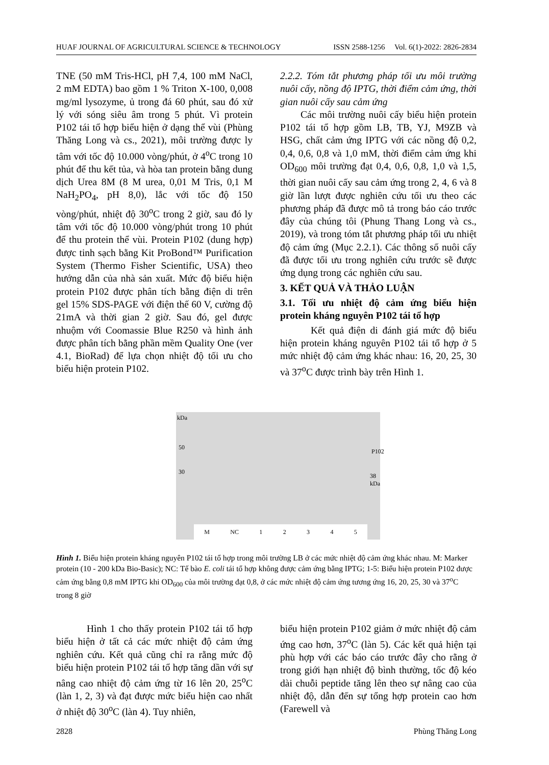HUAF JOURNAL OF AGRICULTURAL SCIENCE & TECHNOLOGY ISSN 2588-1256 Vol. 6(1)-2022: 2826-2834
TNE (50 mM Tris-HCl, pH 7,4, 100 mM NaCl, 2 mM EDTA) bao gồm 1 % Triton X-100, 0,008 mg/ml lysozyme, ủ trong đá 60 phút, sau đó xử lý với sóng siêu âm trong 5 phút. Vì protein P102 tái tổ hợp biểu hiện ở dạng thể vùi (Phùng Thăng Long và cs., 2021), môi trường được ly tâm với tốc độ 10.000 vòng/phút, ở 4<sup>o</sup>C trong 10 phút để thu kết tủa, và hòa tan protein bằng dung dịch Urea 8M (8 M urea, 0,01 M Tris, 0,1 M NaH<sub>2</sub>PO<sub>4</sub>, pH 8,0), lắc với tốc độ 150 vòng/phút, nhiệt độ 30<sup>o</sup>C trong 2 giờ, sau đó ly tâm với tốc độ 10.000 vòng/phút trong 10 phút để thu protein thể vùi. Protein P102 (dung hợp) được tinh sạch bằng Kit ProBond™ Purification System (Thermo Fisher Scientific, USA) theo hướng dẫn của nhà sản xuất. Mức độ biểu hiện protein P102 được phân tích bằng điện di trên gel 15% SDS-PAGE với điện thế 60 V, cường độ 21mA và thời gian 2 giờ. Sau đó, gel được nhuộm với Coomassie Blue R250 và hình ảnh được phân tích bằng phần mềm Quality One (ver 4.1, BioRad) để lựa chọn nhiệt độ tối ưu cho biểu hiện protein P102.
2.2.2. Tóm tắt phương pháp tối ưu môi trường nuôi cấy, nồng độ IPTG, thời điểm cảm ứng, thời gian nuôi cấy sau cảm ứng
Các môi trường nuôi cấy biểu hiện protein P102 tái tổ hợp gồm LB, TB, YJ, M9ZB và HSG, chất cảm ứng IPTG với các nồng độ 0,2, 0,4, 0,6, 0,8 và 1,0 mM, thời điểm cảm ứng khi OD<sub>600</sub> môi trường đạt 0,4, 0,6, 0,8, 1,0 và 1,5, thời gian nuôi cấy sau cảm ứng trong 2, 4, 6 và 8 giờ lần lượt được nghiên cứu tối ưu theo các phương pháp đã được mô tả trong báo cáo trước đây của chúng tôi (Phung Thang Long và cs., 2019), và trong tóm tắt phương pháp tối ưu nhiệt độ cảm ứng (Mục 2.2.1). Các thông số nuôi cấy đã được tối ưu trong nghiên cứu trước sẽ được ứng dụng trong các nghiên cứu sau.
3. KẾT QUẢ VÀ THẢO LUẬN
3.1. Tối ưu nhiệt độ cảm ứng biểu hiện protein kháng nguyên P102 tái tổ hợp
Kết quả điện di đánh giá mức độ biểu hiện protein kháng nguyên P102 tái tổ hợp ở 5 mức nhiệt độ cảm ứng khác nhau: 16, 20, 25, 30 và 37<sup>o</sup>C được trình bày trên Hình 1.
kDa
50
30
P102
38 kDa
M NC 1 2 3 4 5
Hình 1. Biểu hiện protein kháng nguyên P102 tái tổ hợp trong môi trường LB ở các mức nhiệt độ cảm ứng khác nhau. M: Marker protein (10 - 200 kDa Bio-Basic); NC: Tế bào E. coli tái tổ hợp không được cảm ứng bằng IPTG; 1-5: Biểu hiện protein P102 được cảm ứng bằng 0,8 mM IPTG khi OD<sub>600</sub> của môi trường đạt 0,8, ở các mức nhiệt độ cảm ứng tương ứng 16, 20, 25, 30 và 37<sup>o</sup>C trong 8 giờ
Hình 1 cho thấy protein P102 tái tổ hợp biểu hiện ở tất cả các mức nhiệt độ cảm ứng nghiên cứu. Kết quả cũng chỉ ra rằng mức độ biểu hiện protein P102 tái tổ hợp tăng dần với sự nâng cao nhiệt độ cảm ứng từ 16 lên 20, 25<sup>o</sup>C (làn 1, 2, 3) và đạt được mức biểu hiện cao nhất ở nhiệt độ 30<sup>o</sup>C (làn 4). Tuy nhiên,
biểu hiện protein P102 giảm ở mức nhiệt độ cảm ứng cao hơn, 37<sup>o</sup>C (làn 5). Các kết quả hiện tại phù hợp với các báo cáo trước đây cho rằng ở trong giới hạn nhiệt độ bình thường, tốc độ kéo dài chuỗi peptide tăng lên theo sự nâng cao của nhiệt độ, dẫn đến sự tổng hợp protein cao hơn (Farewell và
2828 Phùng Thăng Long